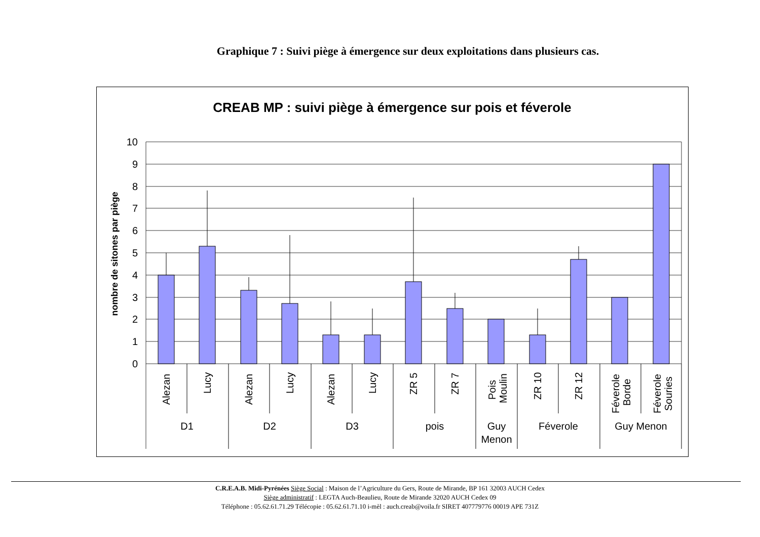Graphique 7 : Suivi piège à émergence sur deux exploitations dans plusieurs cas.
CREAB MP : suivi piège à émergence sur pois et féverole
10
9
8
7
6
5
4
3
2
1
0
nombre de sitones par piège
Alezan
Lucy
Alezan
Lucy
Alezan
Lucy
ZR 5
ZR 7
Pois
Moulin
ZR 10
ZR 12
Féverole
Borde
Féverole
Souries
D1
D2
D3
pois
Guy
Menon
Féverole
Guy Menon
C.R.E.A.B. Midi-Pyrénées Siège Social : Maison de l’Agriculture du Gers, Route de Mirande, BP 161 32003 AUCH Cedex
Siège administratif : LEGTA Auch-Beaulieu, Route de Mirande 32020 AUCH Cedex 09
Téléphone : 05.62.61.71.29 Télécopie : 05.62.61.71.10 i-mèl : auch.creab@voila.fr SIRET 407779776 00019 APE 731Z